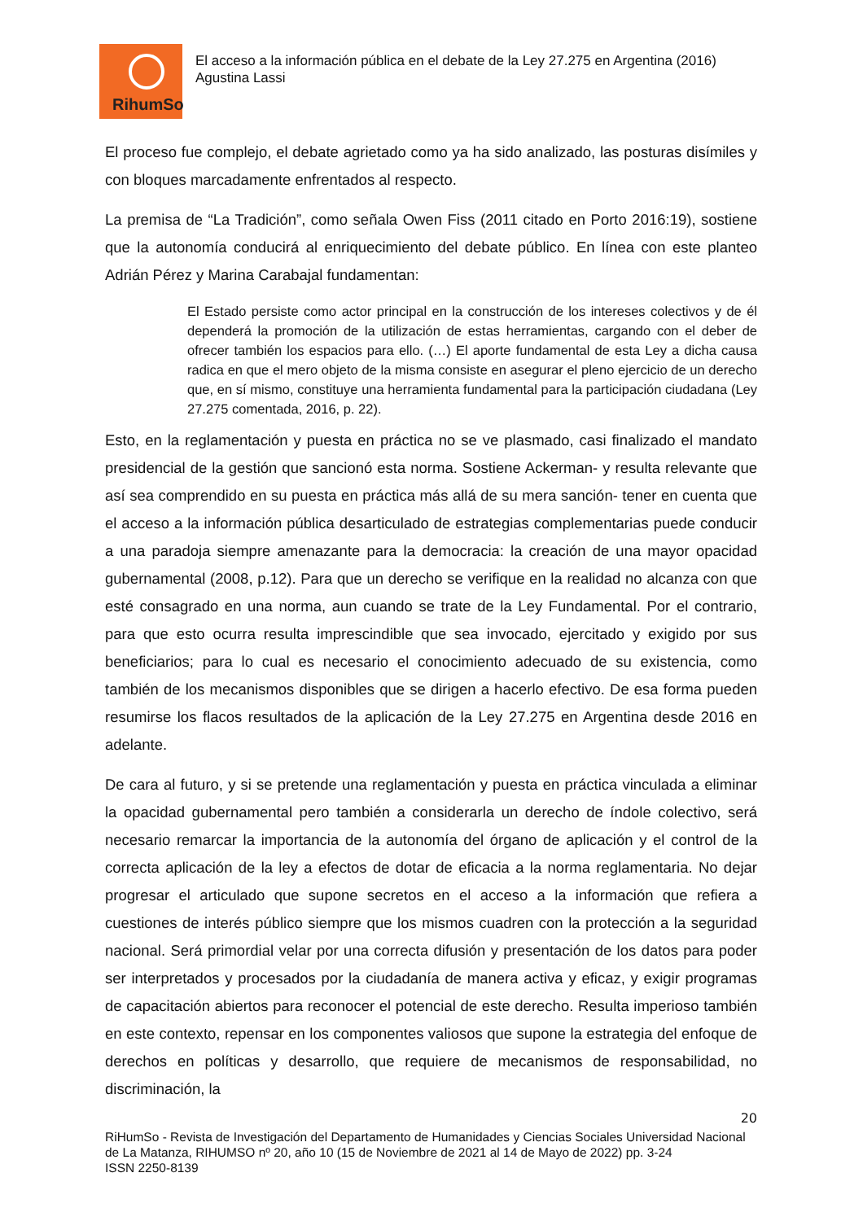RihumSo
El acceso a la información pública en el debate de la Ley 27.275 en Argentina (2016)
Agustina Lassi
El proceso fue complejo, el debate agrietado como ya ha sido analizado, las posturas disímiles y con bloques marcadamente enfrentados al respecto.
La premisa de “La Tradición”, como señala Owen Fiss (2011 citado en Porto 2016:19), sostiene que la autonomía conducirá al enriquecimiento del debate público. En línea con este planteo Adrián Pérez y Marina Carabajal fundamentan:
El Estado persiste como actor principal en la construcción de los intereses colectivos y de él dependerá la promoción de la utilización de estas herramientas, cargando con el deber de ofrecer también los espacios para ello. (…) El aporte fundamental de esta Ley a dicha causa radica en que el mero objeto de la misma consiste en asegurar el pleno ejercicio de un derecho que, en sí mismo, constituye una herramienta fundamental para la participación ciudadana (Ley 27.275 comentada, 2016, p. 22).
Esto, en la reglamentación y puesta en práctica no se ve plasmado, casi finalizado el mandato presidencial de la gestión que sancionó esta norma. Sostiene Ackerman- y resulta relevante que así sea comprendido en su puesta en práctica más allá de su mera sanción- tener en cuenta que el acceso a la información pública desarticulado de estrategias complementarias puede conducir a una paradoja siempre amenazante para la democracia: la creación de una mayor opacidad gubernamental (2008, p.12). Para que un derecho se verifique en la realidad no alcanza con que esté consagrado en una norma, aun cuando se trate de la Ley Fundamental. Por el contrario, para que esto ocurra resulta imprescindible que sea invocado, ejercitado y exigido por sus beneficiarios; para lo cual es necesario el conocimiento adecuado de su existencia, como también de los mecanismos disponibles que se dirigen a hacerlo efectivo. De esa forma pueden resumirse los flacos resultados de la aplicación de la Ley 27.275 en Argentina desde 2016 en adelante.
De cara al futuro, y si se pretende una reglamentación y puesta en práctica vinculada a eliminar la opacidad gubernamental pero también a considerarla un derecho de índole colectivo, será necesario remarcar la importancia de la autonomía del órgano de aplicación y el control de la correcta aplicación de la ley a efectos de dotar de eficacia a la norma reglamentaria. No dejar progresar el articulado que supone secretos en el acceso a la información que refiera a cuestiones de interés público siempre que los mismos cuadren con la protección a la seguridad nacional. Será primordial velar por una correcta difusión y presentación de los datos para poder ser interpretados y procesados por la ciudadanía de manera activa y eficaz, y exigir programas de capacitación abiertos para reconocer el potencial de este derecho. Resulta imperioso también en este contexto, repensar en los componentes valiosos que supone la estrategia del enfoque de derechos en políticas y desarrollo, que requiere de mecanismos de responsabilidad, no discriminación, la
20
RiHumSo - Revista de Investigación del Departamento de Humanidades y Ciencias Sociales Universidad Nacional de La Matanza, RIHUMSO nº 20, año 10 (15 de Noviembre de 2021 al 14 de Mayo de 2022) pp. 3-24
ISSN 2250-8139